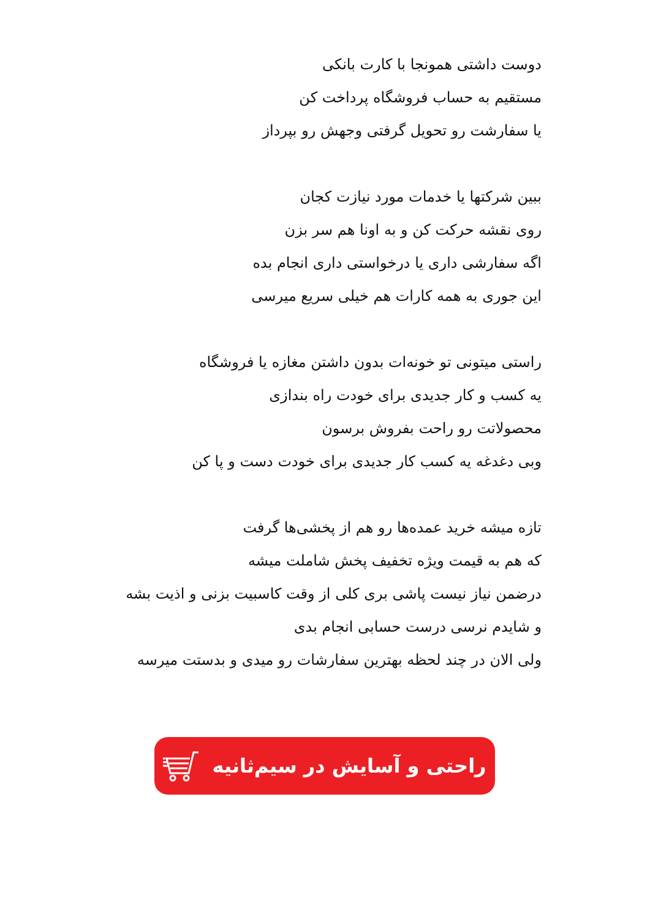دوست داشتی همونجا با کارت بانکی
مستقیم به حساب فروشگاه پرداخت کن
یا سفارشت رو تحویل گرفتی وجهش رو بپرداز
ببین شرکتها یا خدمات مورد نیازت کجان
روی نقشه حرکت کن و به اونا هم سر بزن
اگه سفارشی داری یا درخواستی داری انجام بده
این جوری به همه کارات هم خیلی سریع میرسی
راستی میتونی تو خونه‌ات بدون داشتن مغازه یا فروشگاه
یه کسب و کار جدیدی برای خودت راه بندازی
محصولاتت رو راحت بفروش برسون
وبی دغدغه یه کسب کار جدیدی برای خودت دست و پا کن
تازه میشه خرید عمده‌ها رو هم از پخشی‌ها گرفت
که هم به قیمت ویژه تخفیف پخش شاملت میشه
درضمن نیاز نیست پاشی بری کلی از وقت کاسبیت بزنی و اذیت بشه
و شایدم نرسی درست حسابی انجام بدی
ولی الان در چند لحظه بهترین سفارشات رو میدی و بدستت میرسه
راحتی و آسایش در سیم‌ثانیه